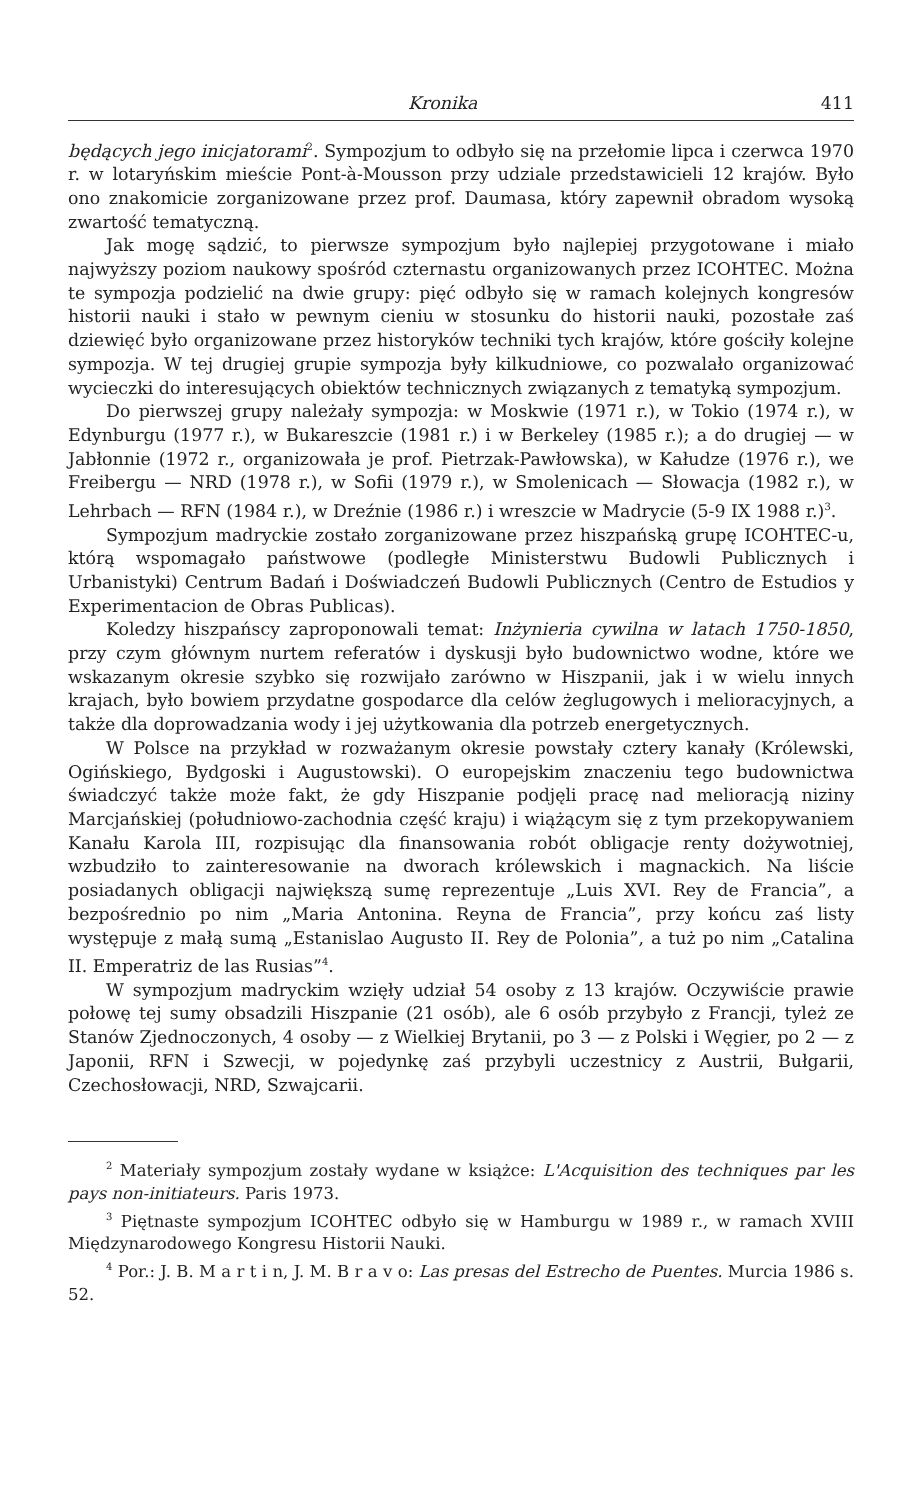Kronika 411
będących jego inicjatorami<sup>2</sup>. Sympozjum to odbyło się na przełomie lipca i czerwca 1970 r. w lotaryńskim mieście Pont-à-Mousson przy udziale przedstawicieli 12 krajów. Było ono znakomicie zorganizowane przez prof. Daumasa, który zapewnił obradom wysoką zwartość tematyczną.
Jak mogę sądzić, to pierwsze sympozjum było najlepiej przygotowane i miało najwyższy poziom naukowy spośród czternastu organizowanych przez ICOHTEC. Można te sympozja podzielić na dwie grupy: pięć odbyło się w ramach kolejnych kongresów historii nauki i stało w pewnym cieniu w stosunku do historii nauki, pozostałe zaś dziewięć było organizowane przez historyków techniki tych krajów, które gościły kolejne sympozja. W tej drugiej grupie sympozja były kilkudniowe, co pozwalało organizować wycieczki do interesujących obiektów technicznych związanych z tematyką sympozjum.
Do pierwszej grupy należały sympozja: w Moskwie (1971 r.), w Tokio (1974 r.), w Edynburgu (1977 r.), w Bukareszcie (1981 r.) i w Berkeley (1985 r.); a do drugiej — w Jabłonnie (1972 r., organizowała je prof. Pietrzak-Pawłowska), w Kałudze (1976 r.), we Freibergu — NRD (1978 r.), w Sofii (1979 r.), w Smolenicach — Słowacja (1982 r.), w Lehrbach — RFN (1984 r.), w Dreźnie (1986 r.) i wreszcie w Madrycie (5-9 IX 1988 r.)<sup>3</sup>.
Sympozjum madryckie zostało zorganizowane przez hiszpańską grupę ICOHTEC-u, którą wspomagało państwowe (podległe Ministerstwu Budowli Publicznych i Urbanistyki) Centrum Badań i Doświadczeń Budowli Publicznych (Centro de Estudios y Experimentacion de Obras Publicas).
Koledzy hiszpańscy zaproponowali temat: Inżynieria cywilna w latach 1750-1850, przy czym głównym nurtem referatów i dyskusji było budownictwo wodne, które we wskazanym okresie szybko się rozwijało zarówno w Hiszpanii, jak i w wielu innych krajach, było bowiem przydatne gospodarce dla celów żeglugowych i melioracyjnych, a także dla doprowadzania wody i jej użytkowania dla potrzeb energetycznych.
W Polsce na przykład w rozważanym okresie powstały cztery kanały (Królewski, Ogińskiego, Bydgoski i Augustowski). O europejskim znaczeniu tego budownictwa świadczyć także może fakt, że gdy Hiszpanie podjęli pracę nad melioracją niziny Marcjańskiej (południowo-zachodnia część kraju) i wiążącym się z tym przekopywaniem Kanału Karola III, rozpisując dla finansowania robót obligacje renty dożywotniej, wzbudziło to zainteresowanie na dworach królewskich i magnackich. Na liście posiadanych obligacji największą sumę reprezentuje „Luis XVI. Rey de Francia”, a bezpośrednio po nim „Maria Antonina. Reyna de Francia”, przy końcu zaś listy występuje z małą sumą „Estanislao Augusto II. Rey de Polonia”, a tuż po nim „Catalina II. Emperatriz de las Rusias”<sup>4</sup>.
W sympozjum madryckim wzięły udział 54 osoby z 13 krajów. Oczywiście prawie połowę tej sumy obsadzili Hiszpanie (21 osób), ale 6 osób przybyło z Francji, tyleż ze Stanów Zjednoczonych, 4 osoby — z Wielkiej Brytanii, po 3 — z Polski i Węgier, po 2 — z Japonii, RFN i Szwecji, w pojedynkę zaś przybyli uczestnicy z Austrii, Bułgarii, Czechosłowacji, NRD, Szwajcarii.
<sup>2</sup> Materiały sympozjum zostały wydane w książce: L'Acquisition des techniques par les pays non-initiateurs. Paris 1973.
<sup>3</sup> Piętnaste sympozjum ICOHTEC odbyło się w Hamburgu w 1989 r., w ramach XVIII Międzynarodowego Kongresu Historii Nauki.
<sup>4</sup> Por.: J. B. M a r t i n, J. M. B r a v o: Las presas del Estrecho de Puentes. Murcia 1986 s. 52.